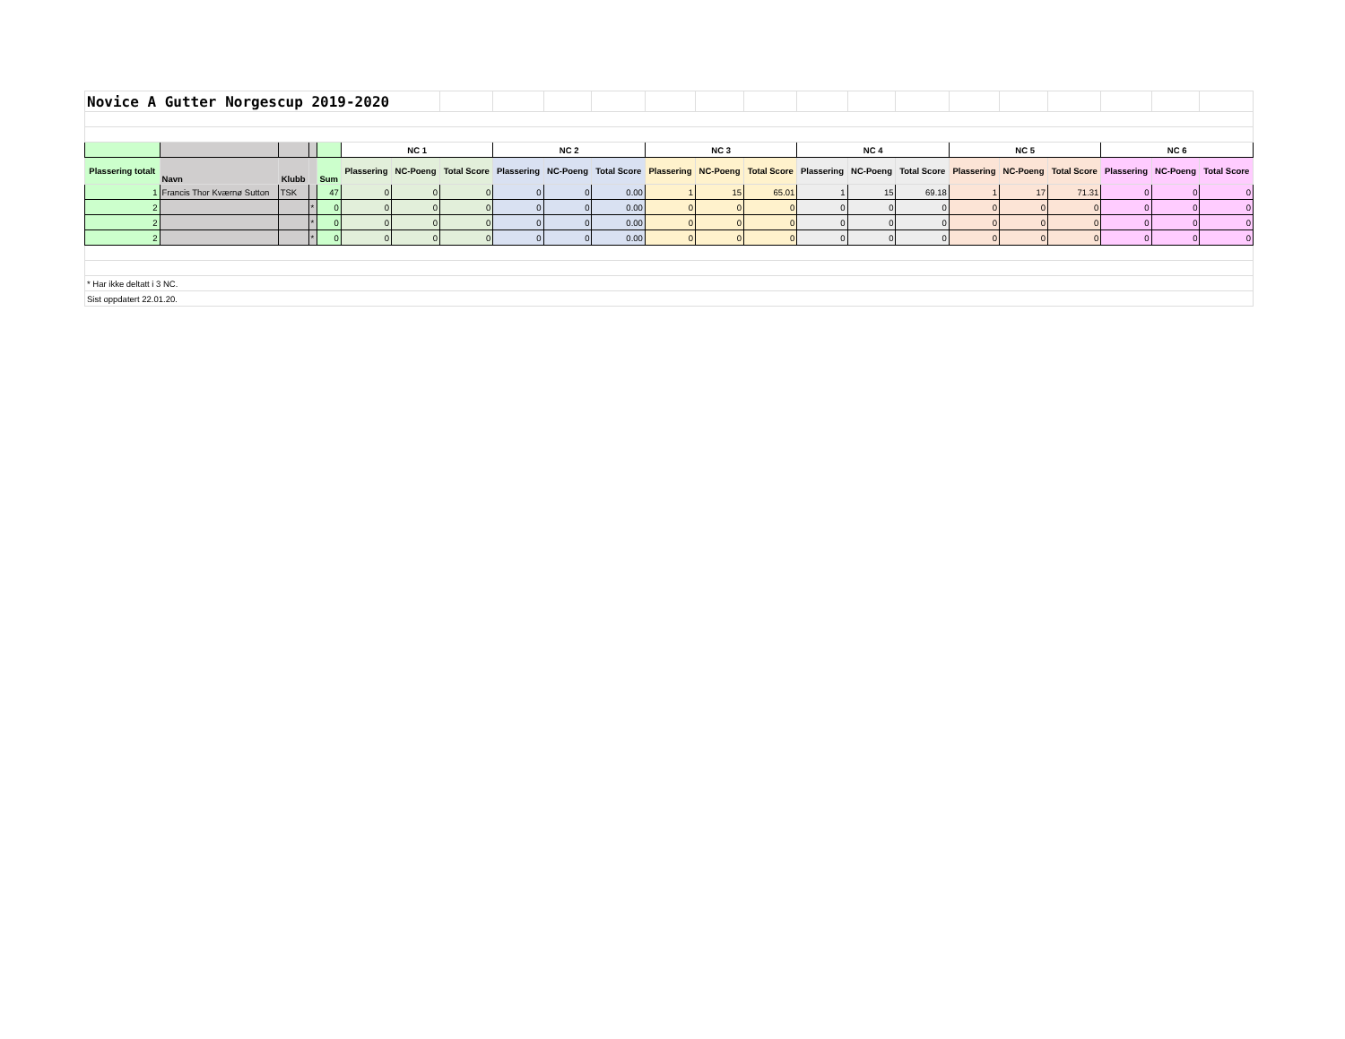| Novice A Gutter Norgescup 2019-2020 | | | | | | | | | | | | | | | | | | | | | | |
| | | | | | NC 1 | | | NC 2 | | | NC 3 | | | NC 4 | | | NC 5 | | | NC 6 | | |
| Plassering totalt | Navn | Klubb | | Sum | Plassering | NC-Poeng | Total Score | Plassering | NC-Poeng | Total Score | Plassering | NC-Poeng | Total Score | Plassering | NC-Poeng | Total Score | Plassering | NC-Poeng | Total Score | Plassering | NC-Poeng | Total Score |
| 1 | Francis Thor Kværnø Sutton | TSK | | 47 | 0 | 0 | 0 | 0 | 0 | 0.00 | 1 | 15 | 65.01 | 1 | 15 | 69.18 | 1 | 17 | 71.31 | 0 | 0 | 0 |
| 2 | | | * | 0 | 0 | 0 | 0 | 0 | 0 | 0.00 | 0 | 0 | 0 | 0 | 0 | 0 | 0 | 0 | 0 | 0 | 0 | 0 |
| 2 | | | * | 0 | 0 | 0 | 0 | 0 | 0 | 0.00 | 0 | 0 | 0 | 0 | 0 | 0 | 0 | 0 | 0 | 0 | 0 | 0 |
| 2 | | | * | 0 | 0 | 0 | 0 | 0 | 0 | 0.00 | 0 | 0 | 0 | 0 | 0 | 0 | 0 | 0 | 0 | 0 | 0 | 0 |
| * Har ikke deltatt i 3 NC. | | | | | | | | | | | | | | | | | | | | | | |
| Sist oppdatert 22.01.20. | | | | | | | | | | | | | | | | | | | | | | |